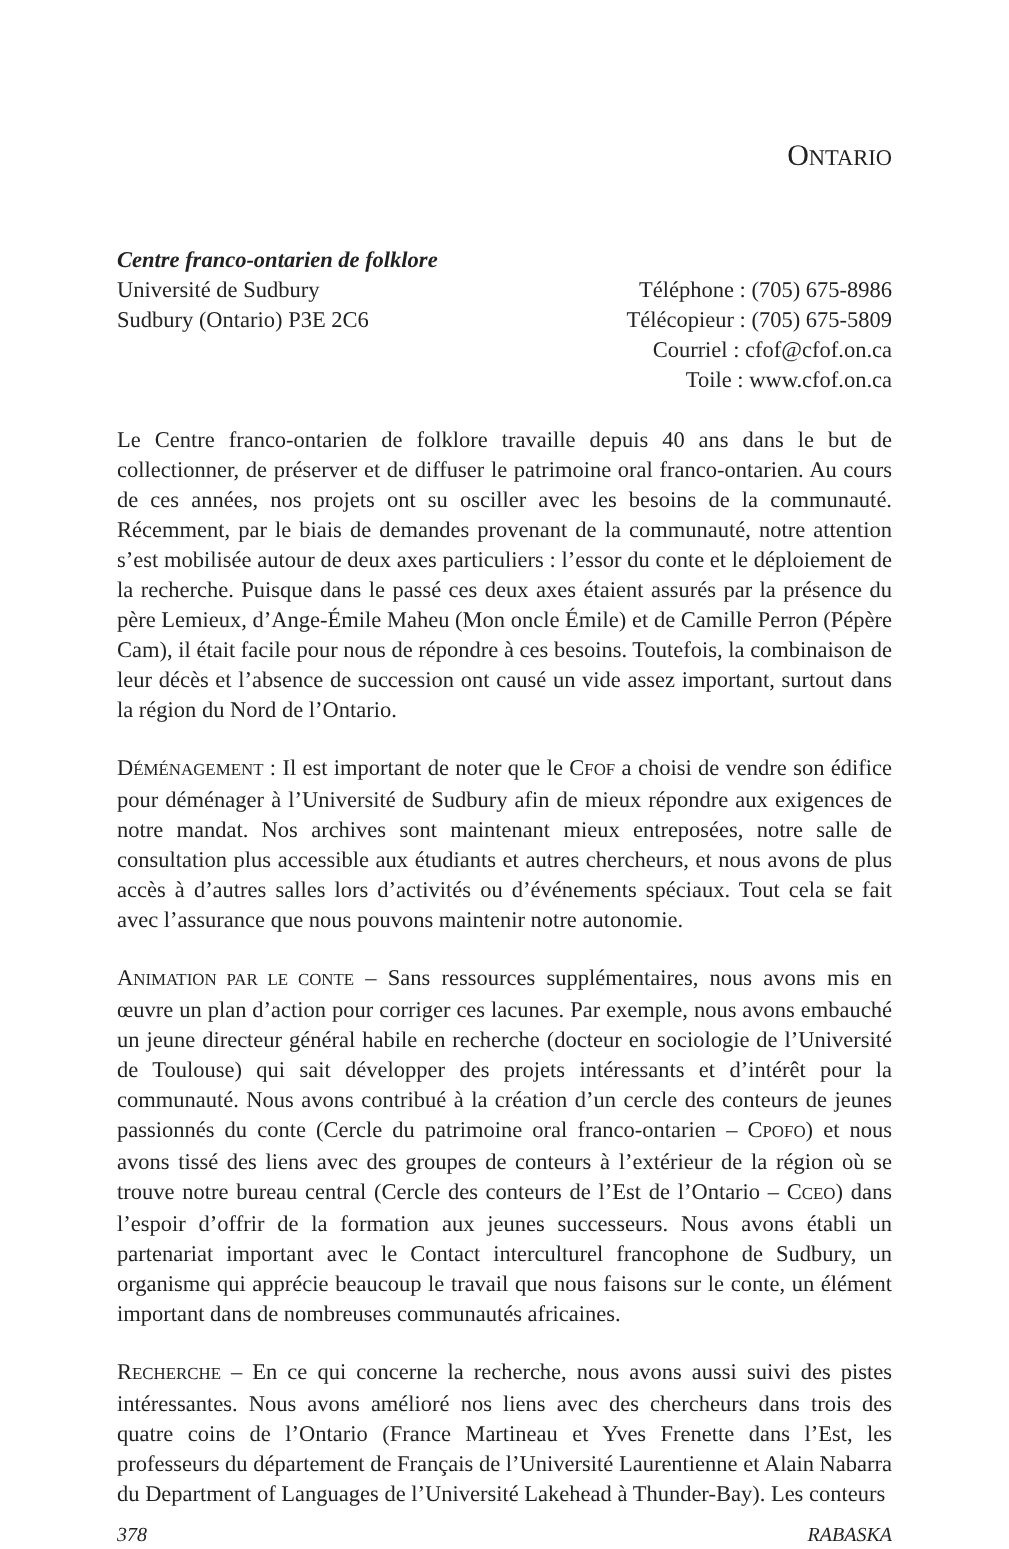ONTARIO
Centre franco-ontarien de folklore
Université de Sudbury
Sudbury (Ontario) P3E 2C6
Téléphone : (705) 675-8986
Télécopieur : (705) 675-5809
Courriel : cfof@cfof.on.ca
Toile : www.cfof.on.ca
Le Centre franco-ontarien de folklore travaille depuis 40 ans dans le but de collectionner, de préserver et de diffuser le patrimoine oral franco-ontarien. Au cours de ces années, nos projets ont su osciller avec les besoins de la communauté. Récemment, par le biais de demandes provenant de la communauté, notre attention s’est mobilisée autour de deux axes particuliers : l’essor du conte et le déploiement de la recherche. Puisque dans le passé ces deux axes étaient assurés par la présence du père Lemieux, d’Ange-Émile Maheu (Mon oncle Émile) et de Camille Perron (Pépère Cam), il était facile pour nous de répondre à ces besoins. Toutefois, la combinaison de leur décès et l’absence de succession ont causé un vide assez important, surtout dans la région du Nord de l’Ontario.
DÉMÉNAGEMENT : Il est important de noter que le CFOF a choisi de vendre son édifice pour déménager à l’Université de Sudbury afin de mieux répondre aux exigences de notre mandat. Nos archives sont maintenant mieux entreposées, notre salle de consultation plus accessible aux étudiants et autres chercheurs, et nous avons de plus accès à d’autres salles lors d’activités ou d’événements spéciaux. Tout cela se fait avec l’assurance que nous pouvons maintenir notre autonomie.
ANIMATION PAR LE CONTE – Sans ressources supplémentaires, nous avons mis en œuvre un plan d’action pour corriger ces lacunes. Par exemple, nous avons embauché un jeune directeur général habile en recherche (docteur en sociologie de l’Université de Toulouse) qui sait développer des projets intéressants et d’intérêt pour la communauté. Nous avons contribué à la création d’un cercle des conteurs de jeunes passionnés du conte (Cercle du patrimoine oral franco-ontarien – CPOFO) et nous avons tissé des liens avec des groupes de conteurs à l’extérieur de la région où se trouve notre bureau central (Cercle des conteurs de l’Est de l’Ontario – CCEO) dans l’espoir d’offrir de la formation aux jeunes successeurs. Nous avons établi un partenariat important avec le Contact interculturel francophone de Sudbury, un organisme qui apprécie beaucoup le travail que nous faisons sur le conte, un élément important dans de nombreuses communautés africaines.
RECHERCHE – En ce qui concerne la recherche, nous avons aussi suivi des pistes intéressantes. Nous avons amélioré nos liens avec des chercheurs dans trois des quatre coins de l’Ontario (France Martineau et Yves Frenette dans l’Est, les professeurs du département de Français de l’Université Laurentienne et Alain Nabarra du Department of Languages de l’Université Lakehead à Thunder-Bay). Les conteurs
378 RABASKA